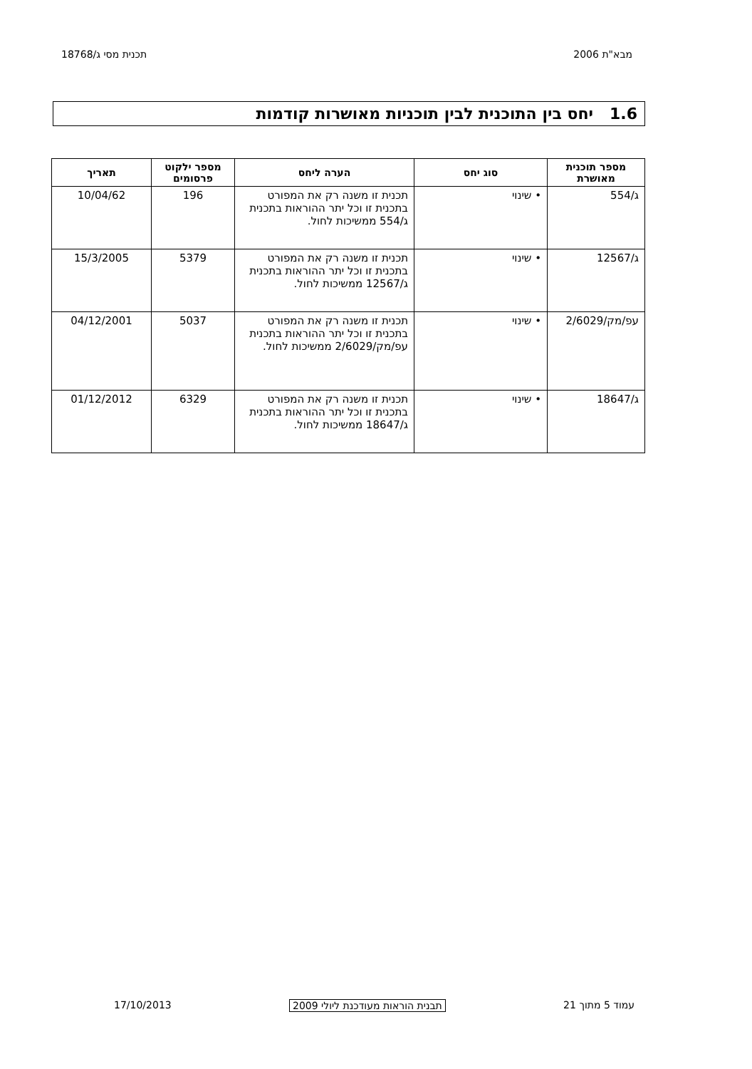מבא"ת 2006 תכנית מסי ג/18768
1.6 יחס בין התוכנית לבין תוכניות מאושרות קודמות
| מספר תוכנית מאושרת | סוג יחס | הערה ליחס | מספר ילקוט פרסומים | תאריך |
| --- | --- | --- | --- | --- |
| ג/554 | • שינוי | תכנית זו משנה רק את המפורט בתכנית זו וכל יתר ההוראות בתכנית ג/554 ממשיכות לחול. | 196 | 10/04/62 |
| ג/12567 | • שינוי | תכנית זו משנה רק את המפורט בתכנית זו וכל יתר ההוראות בתכנית ג/12567 ממשיכות לחול. | 5379 | 15/3/2005 |
| עפ/מק/2/6029 | • שינוי | תכנית זו משנה רק את המפורט בתכנית זו וכל יתר ההוראות בתכנית עפ/מק/2/6029 ממשיכות לחול. | 5037 | 04/12/2001 |
| ג/18647 | • שינוי | תכנית זו משנה רק את המפורט בתכנית זו וכל יתר ההוראות בתכנית ג/18647 ממשיכות לחול. | 6329 | 01/12/2012 |
עמוד 5 מתוך 21 תבנית הוראות מעודכנת ליולי 2009 17/10/2013